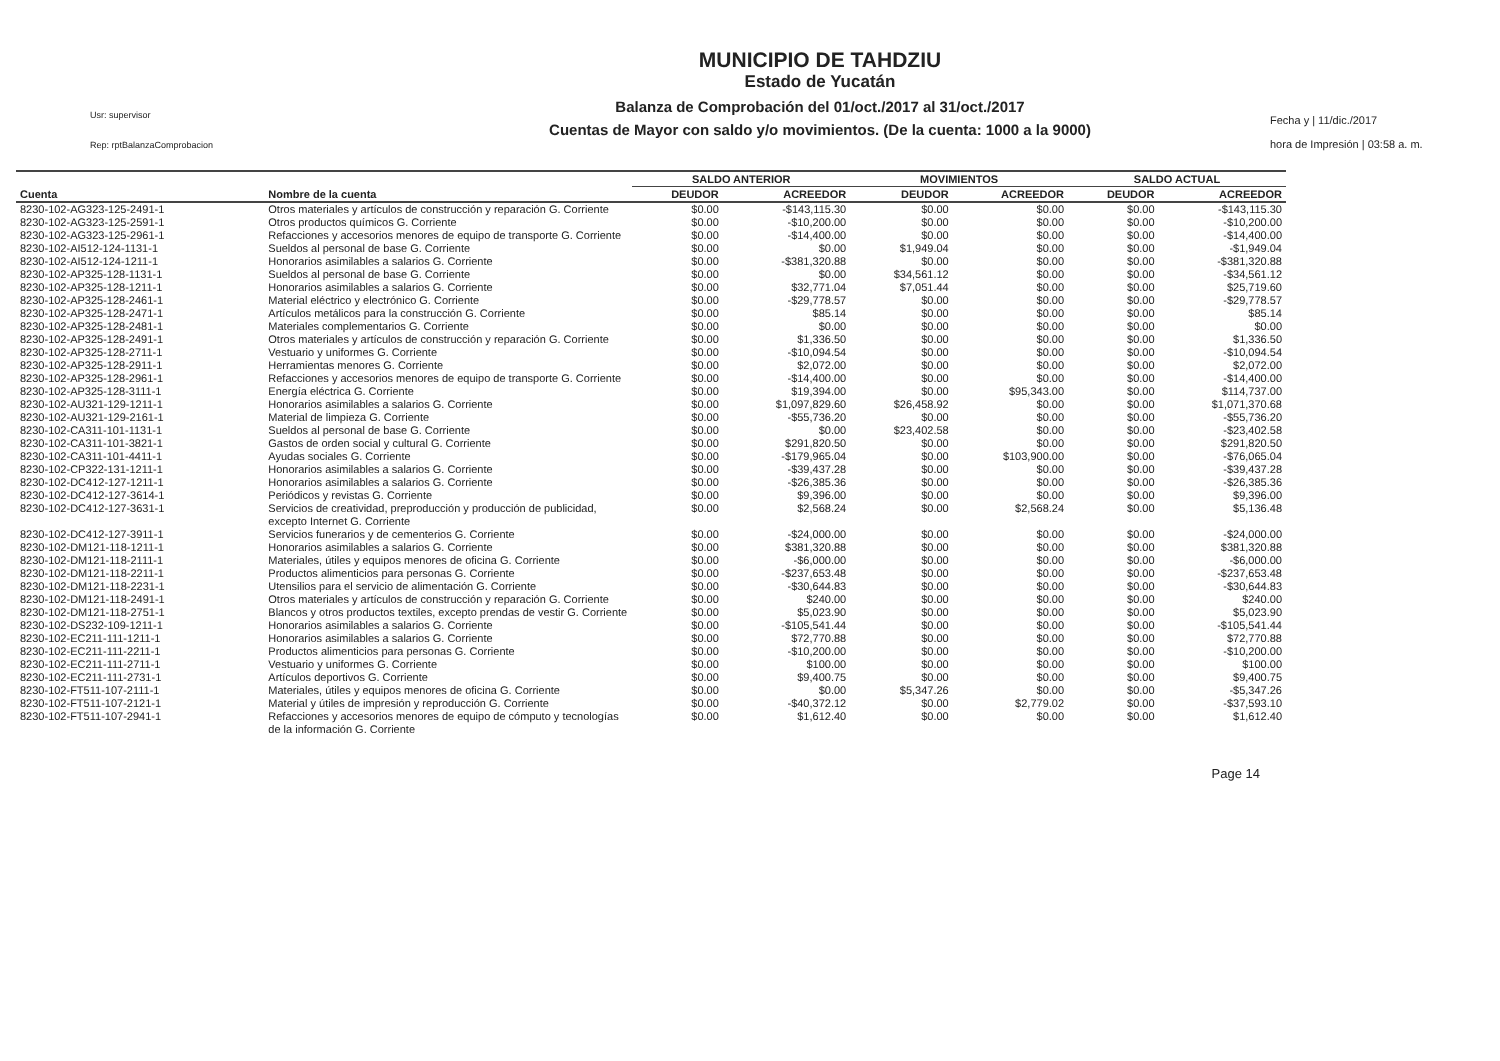Usr: supervisor
Rep: rptBalanzaComprobacion
MUNICIPIO DE TAHDZIU
Estado de Yucatán
Balanza de Comprobación del 01/oct./2017 al 31/oct./2017
Cuentas de Mayor con saldo y/o movimientos. (De la cuenta: 1000 a la 9000)
Fecha y | 11/dic./2017
hora de Impresión | 03:58 a. m.
| | | SALDO ANTERIOR | | MOVIMIENTOS | | SALDO ACTUAL | |
| --- | --- | --- | --- | --- | --- | --- | --- |
| Cuenta | Nombre de la cuenta | DEUDOR | ACREEDOR | DEUDOR | ACREEDOR | DEUDOR | ACREEDOR |
| 8230-102-AG323-125-2491-1 | Otros materiales y artículos de construcción y reparación G. Corriente | $0.00 | -$143,115.30 | $0.00 | $0.00 | $0.00 | -$143,115.30 |
| 8230-102-AG323-125-2591-1 | Otros productos químicos G. Corriente | $0.00 | -$10,200.00 | $0.00 | $0.00 | $0.00 | -$10,200.00 |
| 8230-102-AG323-125-2961-1 | Refacciones y accesorios menores de equipo de transporte G. Corriente | $0.00 | -$14,400.00 | $0.00 | $0.00 | $0.00 | -$14,400.00 |
| 8230-102-AI512-124-1131-1 | Sueldos al personal de base G. Corriente | $0.00 | $0.00 | $1,949.04 | $0.00 | $0.00 | -$1,949.04 |
| 8230-102-AI512-124-1211-1 | Honorarios asimilables a salarios G. Corriente | $0.00 | -$381,320.88 | $0.00 | $0.00 | $0.00 | -$381,320.88 |
| 8230-102-AP325-128-1131-1 | Sueldos al personal de base G. Corriente | $0.00 | $0.00 | $34,561.12 | $0.00 | $0.00 | -$34,561.12 |
| 8230-102-AP325-128-1211-1 | Honorarios asimilables a salarios G. Corriente | $0.00 | $32,771.04 | $7,051.44 | $0.00 | $0.00 | $25,719.60 |
| 8230-102-AP325-128-2461-1 | Material eléctrico y electrónico G. Corriente | $0.00 | -$29,778.57 | $0.00 | $0.00 | $0.00 | -$29,778.57 |
| 8230-102-AP325-128-2471-1 | Artículos metálicos para la construcción G. Corriente | $0.00 | $85.14 | $0.00 | $0.00 | $0.00 | $85.14 |
| 8230-102-AP325-128-2481-1 | Materiales complementarios G. Corriente | $0.00 | $0.00 | $0.00 | $0.00 | $0.00 | $0.00 |
| 8230-102-AP325-128-2491-1 | Otros materiales y artículos de construcción y reparación G. Corriente | $0.00 | $1,336.50 | $0.00 | $0.00 | $0.00 | $1,336.50 |
| 8230-102-AP325-128-2711-1 | Vestuario y uniformes G. Corriente | $0.00 | -$10,094.54 | $0.00 | $0.00 | $0.00 | -$10,094.54 |
| 8230-102-AP325-128-2911-1 | Herramientas menores G. Corriente | $0.00 | $2,072.00 | $0.00 | $0.00 | $0.00 | $2,072.00 |
| 8230-102-AP325-128-2961-1 | Refacciones y accesorios menores de equipo de transporte G. Corriente | $0.00 | -$14,400.00 | $0.00 | $0.00 | $0.00 | -$14,400.00 |
| 8230-102-AP325-128-3111-1 | Energía eléctrica G. Corriente | $0.00 | $19,394.00 | $0.00 | $95,343.00 | $0.00 | $114,737.00 |
| 8230-102-AU321-129-1211-1 | Honorarios asimilables a salarios G. Corriente | $0.00 | $1,097,829.60 | $26,458.92 | $0.00 | $0.00 | $1,071,370.68 |
| 8230-102-AU321-129-2161-1 | Material de limpieza G. Corriente | $0.00 | -$55,736.20 | $0.00 | $0.00 | $0.00 | -$55,736.20 |
| 8230-102-CA311-101-1131-1 | Sueldos al personal de base G. Corriente | $0.00 | $0.00 | $23,402.58 | $0.00 | $0.00 | -$23,402.58 |
| 8230-102-CA311-101-3821-1 | Gastos de orden social y cultural G. Corriente | $0.00 | $291,820.50 | $0.00 | $0.00 | $0.00 | $291,820.50 |
| 8230-102-CA311-101-4411-1 | Ayudas sociales G. Corriente | $0.00 | -$179,965.04 | $0.00 | $103,900.00 | $0.00 | -$76,065.04 |
| 8230-102-CP322-131-1211-1 | Honorarios asimilables a salarios G. Corriente | $0.00 | -$39,437.28 | $0.00 | $0.00 | $0.00 | -$39,437.28 |
| 8230-102-DC412-127-1211-1 | Honorarios asimilables a salarios G. Corriente | $0.00 | -$26,385.36 | $0.00 | $0.00 | $0.00 | -$26,385.36 |
| 8230-102-DC412-127-3614-1 | Periódicos y revistas G. Corriente | $0.00 | $9,396.00 | $0.00 | $0.00 | $0.00 | $9,396.00 |
| 8230-102-DC412-127-3631-1 | Servicios de creatividad, preproducción y producción de publicidad, excepto Internet G. Corriente | $0.00 | $2,568.24 | $0.00 | $2,568.24 | $0.00 | $5,136.48 |
| 8230-102-DC412-127-3911-1 | Servicios funerarios y de cementerios G. Corriente | $0.00 | -$24,000.00 | $0.00 | $0.00 | $0.00 | -$24,000.00 |
| 8230-102-DM121-118-1211-1 | Honorarios asimilables a salarios G. Corriente | $0.00 | $381,320.88 | $0.00 | $0.00 | $0.00 | $381,320.88 |
| 8230-102-DM121-118-2111-1 | Materiales, útiles y equipos menores de oficina G. Corriente | $0.00 | -$6,000.00 | $0.00 | $0.00 | $0.00 | -$6,000.00 |
| 8230-102-DM121-118-2211-1 | Productos alimenticios para personas G. Corriente | $0.00 | -$237,653.48 | $0.00 | $0.00 | $0.00 | -$237,653.48 |
| 8230-102-DM121-118-2231-1 | Utensilios para el servicio de alimentación G. Corriente | $0.00 | -$30,644.83 | $0.00 | $0.00 | $0.00 | -$30,644.83 |
| 8230-102-DM121-118-2491-1 | Otros materiales y artículos de construcción y reparación G. Corriente | $0.00 | $240.00 | $0.00 | $0.00 | $0.00 | $240.00 |
| 8230-102-DM121-118-2751-1 | Blancos y otros productos textiles, excepto prendas de vestir G. Corriente | $0.00 | $5,023.90 | $0.00 | $0.00 | $0.00 | $5,023.90 |
| 8230-102-DS232-109-1211-1 | Honorarios asimilables a salarios G. Corriente | $0.00 | -$105,541.44 | $0.00 | $0.00 | $0.00 | -$105,541.44 |
| 8230-102-EC211-111-1211-1 | Honorarios asimilables a salarios G. Corriente | $0.00 | $72,770.88 | $0.00 | $0.00 | $0.00 | $72,770.88 |
| 8230-102-EC211-111-2211-1 | Productos alimenticios para personas G. Corriente | $0.00 | -$10,200.00 | $0.00 | $0.00 | $0.00 | -$10,200.00 |
| 8230-102-EC211-111-2711-1 | Vestuario y uniformes G. Corriente | $0.00 | $100.00 | $0.00 | $0.00 | $0.00 | $100.00 |
| 8230-102-EC211-111-2731-1 | Artículos deportivos G. Corriente | $0.00 | $9,400.75 | $0.00 | $0.00 | $0.00 | $9,400.75 |
| 8230-102-FT511-107-2111-1 | Materiales, útiles y equipos menores de oficina G. Corriente | $0.00 | $0.00 | $5,347.26 | $0.00 | $0.00 | -$5,347.26 |
| 8230-102-FT511-107-2121-1 | Material y útiles de impresión y reproducción G. Corriente | $0.00 | -$40,372.12 | $0.00 | $2,779.02 | $0.00 | -$37,593.10 |
| 8230-102-FT511-107-2941-1 | Refacciones y accesorios menores de equipo de cómputo y tecnologías de la información G. Corriente | $0.00 | $1,612.40 | $0.00 | $0.00 | $0.00 | $1,612.40 |
Page 14